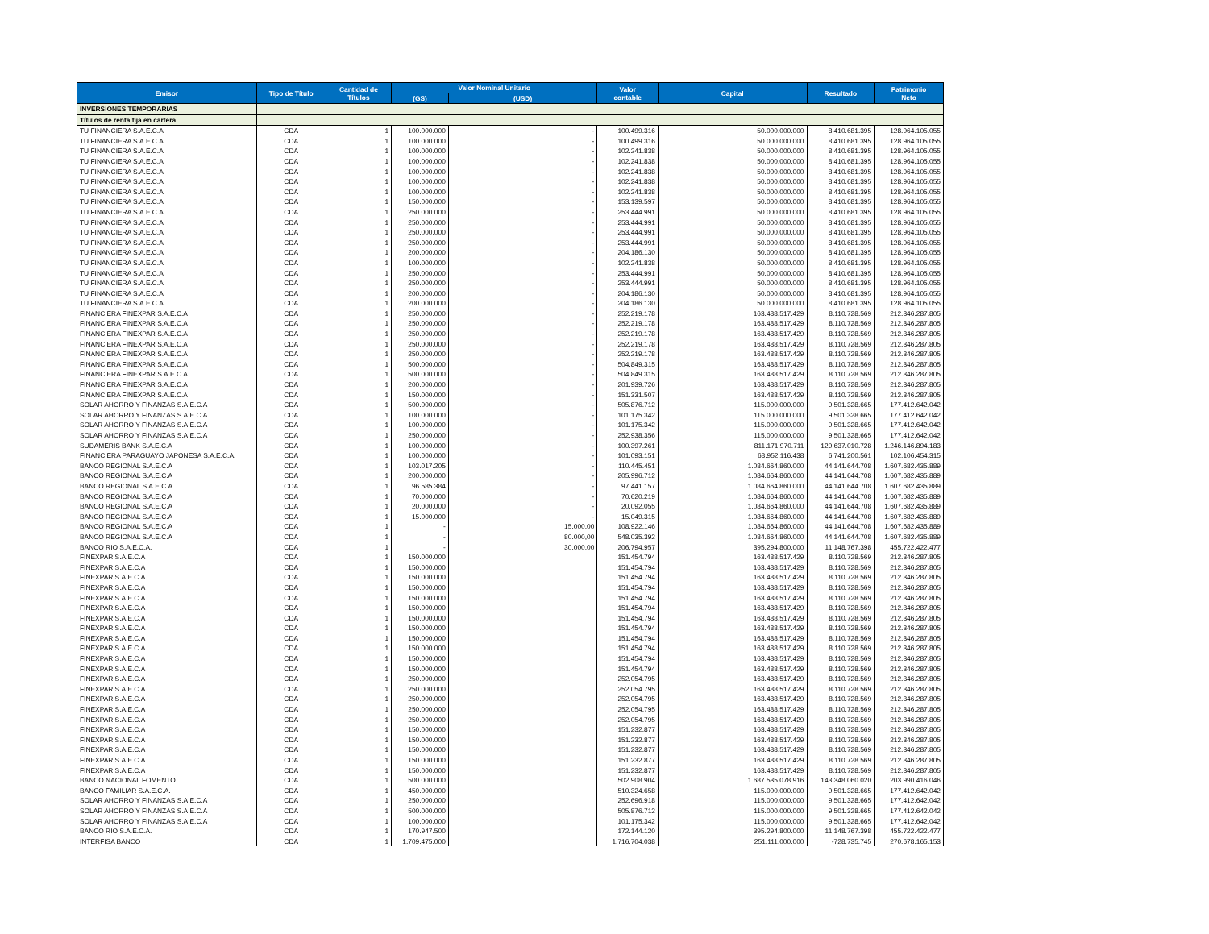| Emisor | Tipo de Título | Cantidad de Títulos | Valor Nominal Unitario | | Valor contable | Capital | Resultado | Patrimonio Neto |
| --- | --- | --- | --- | --- | --- | --- | --- | --- |
| | | | (GS) | (USD) | | | | |
| INVERSIONES TEMPORARIAS | | | | | | | | |
| Títulos de renta fija en cartera | | | | | | | | |
| TU FINANCIERA S.A.E.C.A | CDA | 1 | 100.000.000 | - | 100.499.316 | 50.000.000.000 | 8.410.681.395 | 128.964.105.055 |
| TU FINANCIERA S.A.E.C.A | CDA | 1 | 100.000.000 | - | 100.499.316 | 50.000.000.000 | 8.410.681.395 | 128.964.105.055 |
| TU FINANCIERA S.A.E.C.A | CDA | 1 | 100.000.000 | - | 102.241.838 | 50.000.000.000 | 8.410.681.395 | 128.964.105.055 |
| TU FINANCIERA S.A.E.C.A | CDA | 1 | 100.000.000 | - | 102.241.838 | 50.000.000.000 | 8.410.681.395 | 128.964.105.055 |
| TU FINANCIERA S.A.E.C.A | CDA | 1 | 100.000.000 | - | 102.241.838 | 50.000.000.000 | 8.410.681.395 | 128.964.105.055 |
| TU FINANCIERA S.A.E.C.A | CDA | 1 | 100.000.000 | - | 102.241.838 | 50.000.000.000 | 8.410.681.395 | 128.964.105.055 |
| TU FINANCIERA S.A.E.C.A | CDA | 1 | 100.000.000 | - | 102.241.838 | 50.000.000.000 | 8.410.681.395 | 128.964.105.055 |
| TU FINANCIERA S.A.E.C.A | CDA | 1 | 150.000.000 | - | 153.139.597 | 50.000.000.000 | 8.410.681.395 | 128.964.105.055 |
| TU FINANCIERA S.A.E.C.A | CDA | 1 | 250.000.000 | - | 253.444.991 | 50.000.000.000 | 8.410.681.395 | 128.964.105.055 |
| TU FINANCIERA S.A.E.C.A | CDA | 1 | 250.000.000 | - | 253.444.991 | 50.000.000.000 | 8.410.681.395 | 128.964.105.055 |
| TU FINANCIERA S.A.E.C.A | CDA | 1 | 250.000.000 | - | 253.444.991 | 50.000.000.000 | 8.410.681.395 | 128.964.105.055 |
| TU FINANCIERA S.A.E.C.A | CDA | 1 | 250.000.000 | - | 253.444.991 | 50.000.000.000 | 8.410.681.395 | 128.964.105.055 |
| TU FINANCIERA S.A.E.C.A | CDA | 1 | 200.000.000 | - | 204.186.130 | 50.000.000.000 | 8.410.681.395 | 128.964.105.055 |
| TU FINANCIERA S.A.E.C.A | CDA | 1 | 100.000.000 | - | 102.241.838 | 50.000.000.000 | 8.410.681.395 | 128.964.105.055 |
| TU FINANCIERA S.A.E.C.A | CDA | 1 | 250.000.000 | - | 253.444.991 | 50.000.000.000 | 8.410.681.395 | 128.964.105.055 |
| TU FINANCIERA S.A.E.C.A | CDA | 1 | 250.000.000 | - | 253.444.991 | 50.000.000.000 | 8.410.681.395 | 128.964.105.055 |
| TU FINANCIERA S.A.E.C.A | CDA | 1 | 200.000.000 | - | 204.186.130 | 50.000.000.000 | 8.410.681.395 | 128.964.105.055 |
| TU FINANCIERA S.A.E.C.A | CDA | 1 | 200.000.000 | - | 204.186.130 | 50.000.000.000 | 8.410.681.395 | 128.964.105.055 |
| FINANCIERA FINEXPAR S.A.E.C.A | CDA | 1 | 250.000.000 | - | 252.219.178 | 163.488.517.429 | 8.110.728.569 | 212.346.287.805 |
| FINANCIERA FINEXPAR S.A.E.C.A | CDA | 1 | 250.000.000 | - | 252.219.178 | 163.488.517.429 | 8.110.728.569 | 212.346.287.805 |
| FINANCIERA FINEXPAR S.A.E.C.A | CDA | 1 | 250.000.000 | - | 252.219.178 | 163.488.517.429 | 8.110.728.569 | 212.346.287.805 |
| FINANCIERA FINEXPAR S.A.E.C.A | CDA | 1 | 250.000.000 | - | 252.219.178 | 163.488.517.429 | 8.110.728.569 | 212.346.287.805 |
| FINANCIERA FINEXPAR S.A.E.C.A | CDA | 1 | 250.000.000 | - | 252.219.178 | 163.488.517.429 | 8.110.728.569 | 212.346.287.805 |
| FINANCIERA FINEXPAR S.A.E.C.A | CDA | 1 | 500.000.000 | - | 504.849.315 | 163.488.517.429 | 8.110.728.569 | 212.346.287.805 |
| FINANCIERA FINEXPAR S.A.E.C.A | CDA | 1 | 500.000.000 | - | 504.849.315 | 163.488.517.429 | 8.110.728.569 | 212.346.287.805 |
| FINANCIERA FINEXPAR S.A.E.C.A | CDA | 1 | 200.000.000 | - | 201.939.726 | 163.488.517.429 | 8.110.728.569 | 212.346.287.805 |
| FINANCIERA FINEXPAR S.A.E.C.A | CDA | 1 | 150.000.000 | - | 151.331.507 | 163.488.517.429 | 8.110.728.569 | 212.346.287.805 |
| SOLAR AHORRO Y FINANZAS S.A.E.C.A | CDA | 1 | 500.000.000 | - | 505.876.712 | 115.000.000.000 | 9.501.328.665 | 177.412.642.042 |
| SOLAR AHORRO Y FINANZAS S.A.E.C.A | CDA | 1 | 100.000.000 | - | 101.175.342 | 115.000.000.000 | 9.501.328.665 | 177.412.642.042 |
| SOLAR AHORRO Y FINANZAS S.A.E.C.A | CDA | 1 | 100.000.000 | - | 101.175.342 | 115.000.000.000 | 9.501.328.665 | 177.412.642.042 |
| SOLAR AHORRO Y FINANZAS S.A.E.C.A | CDA | 1 | 250.000.000 | - | 252.938.356 | 115.000.000.000 | 9.501.328.665 | 177.412.642.042 |
| SUDAMERIS BANK S.A.E.C.A | CDA | 1 | 100.000.000 | - | 100.397.261 | 811.171.970.711 | 129.637.010.728 | 1.246.146.894.183 |
| FINANCIERA PARAGUAYO JAPONESA S.A.E.C.A. | CDA | 1 | 100.000.000 | - | 101.093.151 | 68.952.116.438 | 6.741.200.561 | 102.106.454.315 |
| BANCO REGIONAL S.A.E.C.A | CDA | 1 | 103.017.205 | - | 110.445.451 | 1.084.664.860.000 | 44.141.644.708 | 1.607.682.435.889 |
| BANCO REGIONAL S.A.E.C.A | CDA | 1 | 200.000.000 | - | 205.996.712 | 1.084.664.860.000 | 44.141.644.708 | 1.607.682.435.889 |
| BANCO REGIONAL S.A.E.C.A | CDA | 1 | 96.585.384 | - | 97.441.157 | 1.084.664.860.000 | 44.141.644.708 | 1.607.682.435.889 |
| BANCO REGIONAL S.A.E.C.A | CDA | 1 | 70.000.000 | - | 70.620.219 | 1.084.664.860.000 | 44.141.644.708 | 1.607.682.435.889 |
| BANCO REGIONAL S.A.E.C.A | CDA | 1 | 20.000.000 | - | 20.092.055 | 1.084.664.860.000 | 44.141.644.708 | 1.607.682.435.889 |
| BANCO REGIONAL S.A.E.C.A | CDA | 1 | 15.000.000 | - | 15.049.315 | 1.084.664.860.000 | 44.141.644.708 | 1.607.682.435.889 |
| BANCO REGIONAL S.A.E.C.A | CDA | 1 | - | 15.000,00 | 108.922.146 | 1.084.664.860.000 | 44.141.644.708 | 1.607.682.435.889 |
| BANCO REGIONAL S.A.E.C.A | CDA | 1 | - | 80.000,00 | 548.035.392 | 1.084.664.860.000 | 44.141.644.708 | 1.607.682.435.889 |
| BANCO RIO S.A.E.C.A. | CDA | 1 | - | 30.000,00 | 206.794.957 | 395.294.800.000 | 11.148.767.398 | 455.722.422.477 |
| FINEXPAR S.A.E.C.A | CDA | 1 | 150.000.000 | | 151.454.794 | 163.488.517.429 | 8.110.728.569 | 212.346.287.805 |
| FINEXPAR S.A.E.C.A | CDA | 1 | 150.000.000 | | 151.454.794 | 163.488.517.429 | 8.110.728.569 | 212.346.287.805 |
| FINEXPAR S.A.E.C.A | CDA | 1 | 150.000.000 | | 151.454.794 | 163.488.517.429 | 8.110.728.569 | 212.346.287.805 |
| FINEXPAR S.A.E.C.A | CDA | 1 | 150.000.000 | | 151.454.794 | 163.488.517.429 | 8.110.728.569 | 212.346.287.805 |
| FINEXPAR S.A.E.C.A | CDA | 1 | 150.000.000 | | 151.454.794 | 163.488.517.429 | 8.110.728.569 | 212.346.287.805 |
| FINEXPAR S.A.E.C.A | CDA | 1 | 150.000.000 | | 151.454.794 | 163.488.517.429 | 8.110.728.569 | 212.346.287.805 |
| FINEXPAR S.A.E.C.A | CDA | 1 | 150.000.000 | | 151.454.794 | 163.488.517.429 | 8.110.728.569 | 212.346.287.805 |
| FINEXPAR S.A.E.C.A | CDA | 1 | 150.000.000 | | 151.454.794 | 163.488.517.429 | 8.110.728.569 | 212.346.287.805 |
| FINEXPAR S.A.E.C.A | CDA | 1 | 150.000.000 | | 151.454.794 | 163.488.517.429 | 8.110.728.569 | 212.346.287.805 |
| FINEXPAR S.A.E.C.A | CDA | 1 | 150.000.000 | | 151.454.794 | 163.488.517.429 | 8.110.728.569 | 212.346.287.805 |
| FINEXPAR S.A.E.C.A | CDA | 1 | 150.000.000 | | 151.454.794 | 163.488.517.429 | 8.110.728.569 | 212.346.287.805 |
| FINEXPAR S.A.E.C.A | CDA | 1 | 150.000.000 | | 151.454.794 | 163.488.517.429 | 8.110.728.569 | 212.346.287.805 |
| FINEXPAR S.A.E.C.A | CDA | 1 | 250.000.000 | | 252.054.795 | 163.488.517.429 | 8.110.728.569 | 212.346.287.805 |
| FINEXPAR S.A.E.C.A | CDA | 1 | 250.000.000 | | 252.054.795 | 163.488.517.429 | 8.110.728.569 | 212.346.287.805 |
| FINEXPAR S.A.E.C.A | CDA | 1 | 250.000.000 | | 252.054.795 | 163.488.517.429 | 8.110.728.569 | 212.346.287.805 |
| FINEXPAR S.A.E.C.A | CDA | 1 | 250.000.000 | | 252.054.795 | 163.488.517.429 | 8.110.728.569 | 212.346.287.805 |
| FINEXPAR S.A.E.C.A | CDA | 1 | 250.000.000 | | 252.054.795 | 163.488.517.429 | 8.110.728.569 | 212.346.287.805 |
| FINEXPAR S.A.E.C.A | CDA | 1 | 150.000.000 | | 151.232.877 | 163.488.517.429 | 8.110.728.569 | 212.346.287.805 |
| FINEXPAR S.A.E.C.A | CDA | 1 | 150.000.000 | | 151.232.877 | 163.488.517.429 | 8.110.728.569 | 212.346.287.805 |
| FINEXPAR S.A.E.C.A | CDA | 1 | 150.000.000 | | 151.232.877 | 163.488.517.429 | 8.110.728.569 | 212.346.287.805 |
| FINEXPAR S.A.E.C.A | CDA | 1 | 150.000.000 | | 151.232.877 | 163.488.517.429 | 8.110.728.569 | 212.346.287.805 |
| FINEXPAR S.A.E.C.A | CDA | 1 | 150.000.000 | | 151.232.877 | 163.488.517.429 | 8.110.728.569 | 212.346.287.805 |
| BANCO NACIONAL FOMENTO | CDA | 1 | 500.000.000 | | 502.908.904 | 1.687.535.078.916 | 143.348.060.020 | 203.990.416.046 |
| BANCO FAMILIAR S.A.E.C.A. | CDA | 1 | 450.000.000 | | 510.324.658 | 115.000.000.000 | 9.501.328.665 | 177.412.642.042 |
| SOLAR AHORRO Y FINANZAS S.A.E.C.A | CDA | 1 | 250.000.000 | | 252.696.918 | 115.000.000.000 | 9.501.328.665 | 177.412.642.042 |
| SOLAR AHORRO Y FINANZAS S.A.E.C.A | CDA | 1 | 500.000.000 | | 505.876.712 | 115.000.000.000 | 9.501.328.665 | 177.412.642.042 |
| SOLAR AHORRO Y FINANZAS S.A.E.C.A | CDA | 1 | 100.000.000 | | 101.175.342 | 115.000.000.000 | 9.501.328.665 | 177.412.642.042 |
| BANCO RIO S.A.E.C.A. | CDA | 1 | 170.947.500 | | 172.144.120 | 395.294.800.000 | 11.148.767.398 | 455.722.422.477 |
| INTERFISA BANCO | CDA | 1 | 1.709.475.000 | | 1.716.704.038 | 251.111.000.000 | -728.735.745 | 270.678.165.153 |